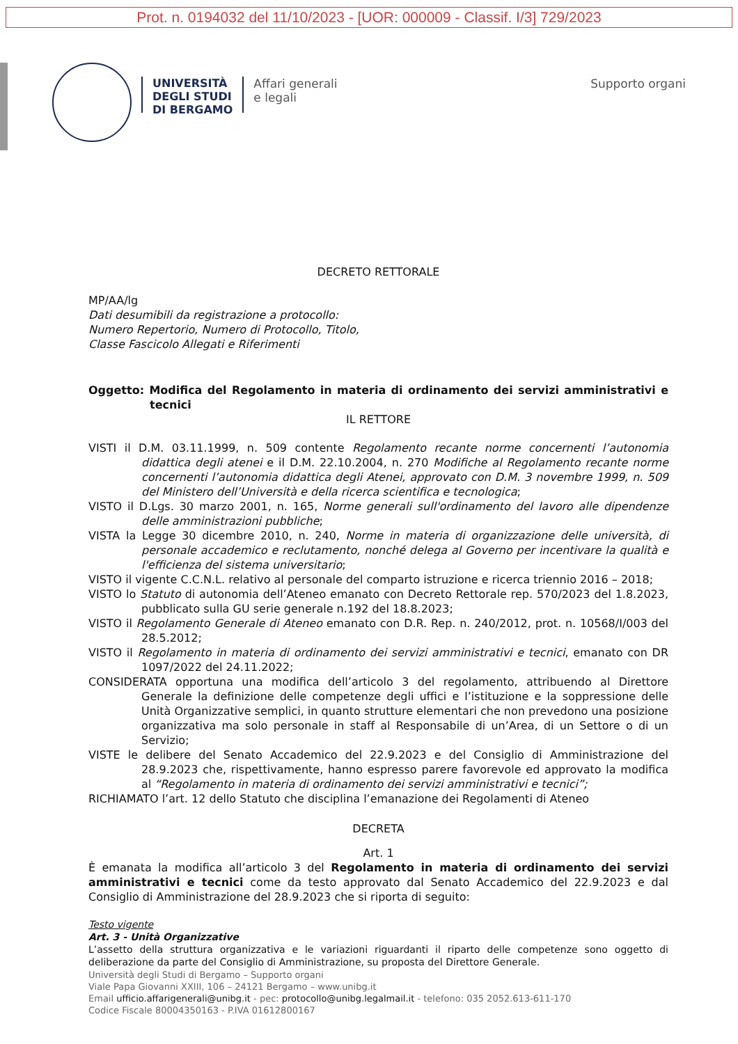Prot. n. 0194032 del 11/10/2023 - [UOR: 000009 - Classif. I/3] 729/2023
UNIVERSITÀ
DEGLI STUDI
DI BERGAMO
Affari generali
e legali
Supporto organi
DECRETO RETTORALE
MP/AA/lg
Dati desumibili da registrazione a protocollo:
Numero Repertorio, Numero di Protocollo, Titolo,
Classe Fascicolo Allegati e Riferimenti
Oggetto: Modifica del Regolamento in materia di ordinamento dei servizi amministrativi e tecnici
IL RETTORE
VISTI il D.M. 03.11.1999, n. 509 contente Regolamento recante norme concernenti l’autonomia didattica degli atenei e il D.M. 22.10.2004, n. 270 Modifiche al Regolamento recante norme concernenti l’autonomia didattica degli Atenei, approvato con D.M. 3 novembre 1999, n. 509 del Ministero dell’Università e della ricerca scientifica e tecnologica;
VISTO il D.Lgs. 30 marzo 2001, n. 165, Norme generali sull'ordinamento del lavoro alle dipendenze delle amministrazioni pubbliche;
VISTA la Legge 30 dicembre 2010, n. 240, Norme in materia di organizzazione delle università, di personale accademico e reclutamento, nonché delega al Governo per incentivare la qualità e l'efficienza del sistema universitario;
VISTO il vigente C.C.N.L. relativo al personale del comparto istruzione e ricerca triennio 2016 – 2018;
VISTO lo Statuto di autonomia dell’Ateneo emanato con Decreto Rettorale rep. 570/2023 del 1.8.2023, pubblicato sulla GU serie generale n.192 del 18.8.2023;
VISTO il Regolamento Generale di Ateneo emanato con D.R. Rep. n. 240/2012, prot. n. 10568/I/003 del 28.5.2012;
VISTO il Regolamento in materia di ordinamento dei servizi amministrativi e tecnici, emanato con DR 1097/2022 del 24.11.2022;
CONSIDERATA opportuna una modifica dell’articolo 3 del regolamento, attribuendo al Direttore Generale la definizione delle competenze degli uffici e l’istituzione e la soppressione delle Unità Organizzative semplici, in quanto strutture elementari che non prevedono una posizione organizzativa ma solo personale in staff al Responsabile di un’Area, di un Settore o di un Servizio;
VISTE le delibere del Senato Accademico del 22.9.2023 e del Consiglio di Amministrazione del 28.9.2023 che, rispettivamente, hanno espresso parere favorevole ed approvato la modifica al “Regolamento in materia di ordinamento dei servizi amministrativi e tecnici”;
RICHIAMATO l’art. 12 dello Statuto che disciplina l’emanazione dei Regolamenti di Ateneo
DECRETA
Art. 1
È emanata la modifica all’articolo 3 del Regolamento in materia di ordinamento dei servizi amministrativi e tecnici come da testo approvato dal Senato Accademico del 22.9.2023 e dal Consiglio di Amministrazione del 28.9.2023 che si riporta di seguito:
Testo vigente
Art. 3 - Unità Organizzative
L’assetto della struttura organizzativa e le variazioni riguardanti il riparto delle competenze sono oggetto di deliberazione da parte del Consiglio di Amministrazione, su proposta del Direttore Generale.
Università degli Studi di Bergamo – Supporto organi
Viale Papa Giovanni XXIII, 106 – 24121 Bergamo – www.unibg.it
Email ufficio.affarigenerali@unibg.it - pec: protocollo@unibg.legalmail.it - telefono: 035 2052.613-611-170
Codice Fiscale 80004350163 - P.IVA 01612800167